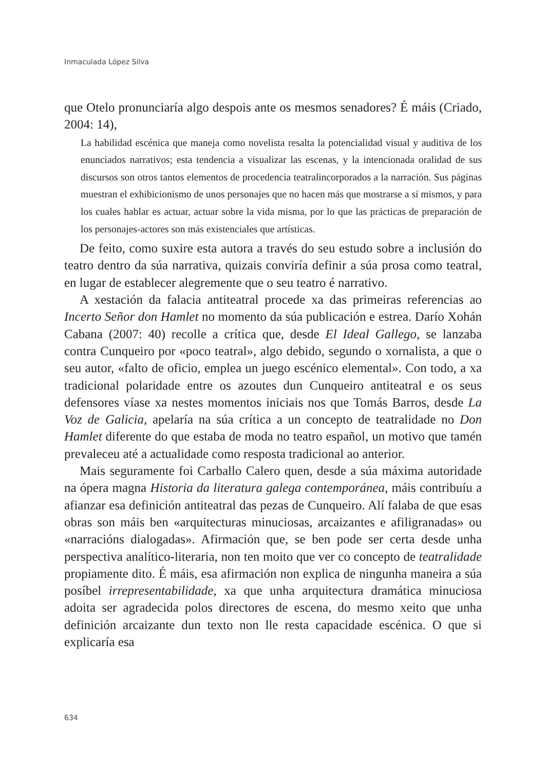Inmaculada López Silva
que Otelo pronunciaría algo despois ante os mesmos senadores? É máis (Criado, 2004: 14),
La habilidad escénica que maneja como novelista resalta la potencialidad visual y auditiva de los enunciados narrativos; esta tendencia a visualizar las escenas, y la intencionada oralidad de sus discursos son otros tantos elementos de procedencia teatralincorporados a la narración. Sus páginas muestran el exhibicionismo de unos personajes que no hacen más que mostrarse a sí mismos, y para los cuales hablar es actuar, actuar sobre la vida misma, por lo que las prácticas de preparación de los personajes-actores son más existenciales que artísticas.
De feito, como suxire esta autora a través do seu estudo sobre a inclusión do teatro dentro da súa narrativa, quizais conviría definir a súa prosa como teatral, en lugar de establecer alegremente que o seu teatro é narrativo.
A xestación da falacia antiteatral procede xa das primeiras referencias ao Incerto Señor don Hamlet no momento da súa publicación e estrea. Darío Xohán Cabana (2007: 40) recolle a crítica que, desde El Ideal Gallego, se lanzaba contra Cunqueiro por «poco teatral», algo debido, segundo o xornalista, a que o seu autor, «falto de oficio, emplea un juego escénico elemental». Con todo, a xa tradicional polaridade entre os azoutes dun Cunqueiro antiteatral e os seus defensores víase xa nestes momentos iniciais nos que Tomás Barros, desde La Voz de Galicia, apelaría na súa crítica a un concepto de teatralidade no Don Hamlet diferente do que estaba de moda no teatro español, un motivo que tamén prevaleceu até a actualidade como resposta tradicional ao anterior.
Mais seguramente foi Carballo Calero quen, desde a súa máxima autoridade na ópera magna Historia da literatura galega contemporánea, máis contribuíu a afianzar esa definición antiteatral das pezas de Cunqueiro. Alí falaba de que esas obras son máis ben «arquitecturas minuciosas, arcaizantes e afiligranadas» ou «narracións dialogadas». Afirmación que, se ben pode ser certa desde unha perspectiva analítico-literaria, non ten moito que ver co concepto de teatralidade propiamente dito. É máis, esa afirmación non explica de ningunha maneira a súa posíbel irrepresentabilidade, xa que unha arquitectura dramática minuciosa adoita ser agradecida polos directores de escena, do mesmo xeito que unha definición arcaizante dun texto non lle resta capacidade escénica. O que si explicaría esa
634